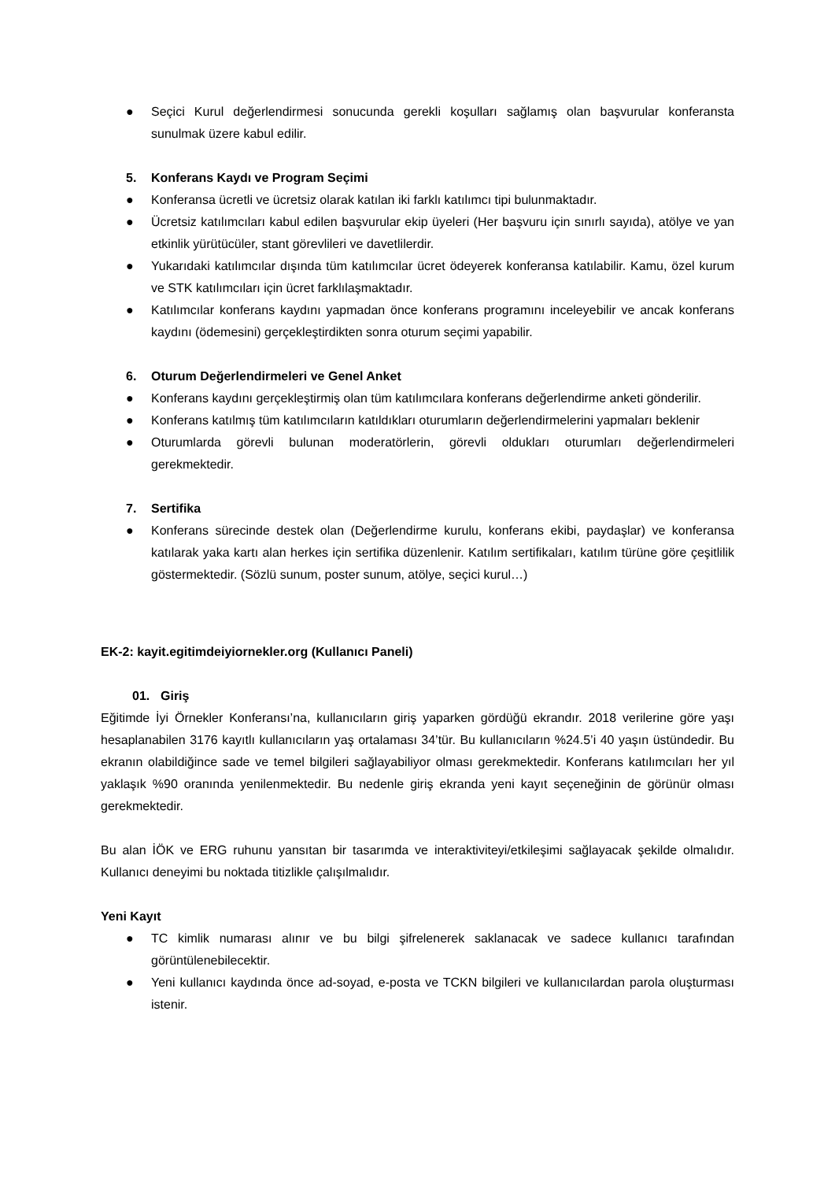● Seçici Kurul değerlendirmesi sonucunda gerekli koşulları sağlamış olan başvurular konferansta sunulmak üzere kabul edilir.
5. Konferans Kaydı ve Program Seçimi
● Konferansa ücretli ve ücretsiz olarak katılan iki farklı katılımcı tipi bulunmaktadır.
● Ücretsiz katılımcıları kabul edilen başvurular ekip üyeleri (Her başvuru için sınırlı sayıda), atölye ve yan etkinlik yürütücüler, stant görevlileri ve davetlilerdir.
● Yukarıdaki katılımcılar dışında tüm katılımcılar ücret ödeyerek konferansa katılabilir. Kamu, özel kurum ve STK katılımcıları için ücret farklılaşmaktadır.
● Katılımcılar konferans kaydını yapmadan önce konferans programını inceleyebilir ve ancak konferans kaydını (ödemesini) gerçekleştirdikten sonra oturum seçimi yapabilir.
6. Oturum Değerlendirmeleri ve Genel Anket
● Konferans kaydını gerçekleştirmiş olan tüm katılımcılara konferans değerlendirme anketi gönderilir.
● Konferans katılmış tüm katılımcıların katıldıkları oturumların değerlendirmelerini yapmaları beklenir
● Oturumlarda görevli bulunan moderatörlerin, görevli oldukları oturumları değerlendirmeleri gerekmektedir.
7. Sertifika
● Konferans sürecinde destek olan (Değerlendirme kurulu, konferans ekibi, paydaşlar) ve konferansa katılarak yaka kartı alan herkes için sertifika düzenlenir. Katılım sertifikaları, katılım türüne göre çeşitlilik göstermektedir. (Sözlü sunum, poster sunum, atölye, seçici kurul…)
EK-2: kayit.egitimdeiyiornekler.org (Kullanıcı Paneli)
01. Giriş
Eğitimde İyi Örnekler Konferansı’na, kullanıcıların giriş yaparken gördüğü ekrandır. 2018 verilerine göre yaşı hesaplanabilen 3176 kayıtlı kullanıcıların yaş ortalaması 34’tür. Bu kullanıcıların %24.5’i 40 yaşın üstündedir. Bu ekranın olabildiğince sade ve temel bilgileri sağlayabiliyor olması gerekmektedir. Konferans katılımcıları her yıl yaklaşık %90 oranında yenilenmektedir. Bu nedenle giriş ekranda yeni kayıt seçeneğinin de görünür olması gerekmektedir.
Bu alan İÖK ve ERG ruhunu yansıtan bir tasarımda ve interaktiviteyi/etkileşimi sağlayacak şekilde olmalıdır. Kullanıcı deneyimi bu noktada titizlikle çalışılmalıdır.
Yeni Kayıt
● TC kimlik numarası alınır ve bu bilgi şifrelenerek saklanacak ve sadece kullanıcı tarafından görüntülenebilecektir.
● Yeni kullanıcı kaydında önce ad-soyad, e-posta ve TCKN bilgileri ve kullanıcılardan parola oluşturması istenir.